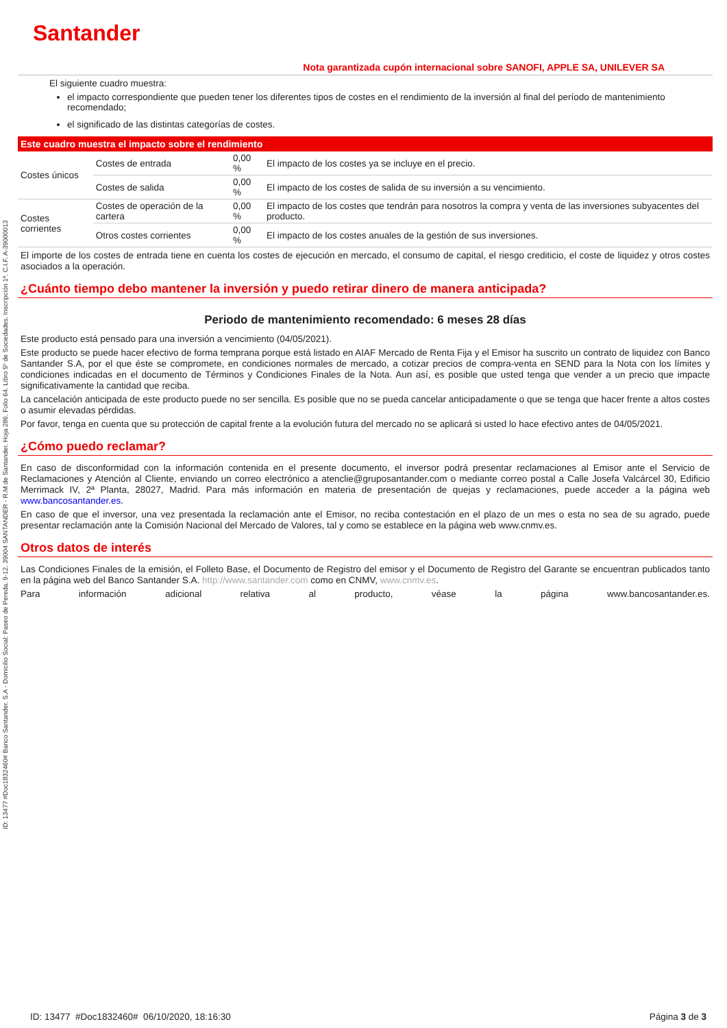ID: 13477 #Doc1832460# Banco Santander. S.A - Domicilio Social: Paseo de Pereda. 9-12. 39004 SANTANDER - R.M de Santander. Hoja 286. Folio 64. Libro 5º de Sociedades. Inscripción 1ª. C.I.F. A-39000013
Santander
Nota garantizada cupón internacional sobre SANOFI, APPLE SA, UNILEVER SA
El siguiente cuadro muestra:
el impacto correspondiente que pueden tener los diferentes tipos de costes en el rendimiento de la inversión al final del período de mantenimiento recomendado;
el significado de las distintas categorías de costes.
| Este cuadro muestra el impacto sobre el rendimiento | | | |
| --- | --- | --- | --- |
| Costes únicos | Costes de entrada | 0,00 % | El impacto de los costes ya se incluye en el precio. |
| | Costes de salida | 0,00 % | El impacto de los costes de salida de su inversión a su vencimiento. |
| Costes corrientes | Costes de operación de la cartera | 0,00 % | El impacto de los costes que tendrán para nosotros la compra y venta de las inversiones subyacentes del producto. |
| | Otros costes corrientes | 0,00 % | El impacto de los costes anuales de la gestión de sus inversiones. |
El importe de los costes de entrada tiene en cuenta los costes de ejecución en mercado, el consumo de capital, el riesgo crediticio, el coste de liquidez y otros costes asociados a la operación.
¿Cuánto tiempo debo mantener la inversión y puedo retirar dinero de manera anticipada?
Periodo de mantenimiento recomendado: 6 meses 28 días
Este producto está pensado para una inversión a vencimiento (04/05/2021).
Este producto se puede hacer efectivo de forma temprana porque está listado en AIAF Mercado de Renta Fija y el Emisor ha suscrito un contrato de liquidez con Banco Santander S.A, por el que éste se compromete, en condiciones normales de mercado, a cotizar precios de compra-venta en SEND para la Nota con los límites y condiciones indicadas en el documento de Términos y Condiciones Finales de la Nota. Aun así, es posible que usted tenga que vender a un precio que impacte significativamente la cantidad que reciba.
La cancelación anticipada de este producto puede no ser sencilla. Es posible que no se pueda cancelar anticipadamente o que se tenga que hacer frente a altos costes o asumir elevadas pérdidas.
Por favor, tenga en cuenta que su protección de capital frente a la evolución futura del mercado no se aplicará si usted lo hace efectivo antes de 04/05/2021.
¿Cómo puedo reclamar?
En caso de disconformidad con la información contenida en el presente documento, el inversor podrá presentar reclamaciones al Emisor ante el Servicio de Reclamaciones y Atención al Cliente, enviando un correo electrónico a atenclie@gruposantander.com o mediante correo postal a Calle Josefa Valcárcel 30, Edificio Merrimack IV, 2ª Planta, 28027, Madrid. Para más información en materia de presentación de quejas y reclamaciones, puede acceder a la página web www.bancosantander.es.
En caso de que el inversor, una vez presentada la reclamación ante el Emisor, no reciba contestación en el plazo de un mes o esta no sea de su agrado, puede presentar reclamación ante la Comisión Nacional del Mercado de Valores, tal y como se establece en la página web www.cnmv.es.
Otros datos de interés
Las Condiciones Finales de la emisión, el Folleto Base, el Documento de Registro del emisor y el Documento de Registro del Garante se encuentran publicados tanto en la página web del Banco Santander S.A. http://www.santander.com como en CNMV, www.cnmv.es.
Para información adicional relativa al producto, véase la página www.bancosantander.es.
ID: 13477 #Doc1832460# 06/10/2020, 18:16:30 Página 3 de 3